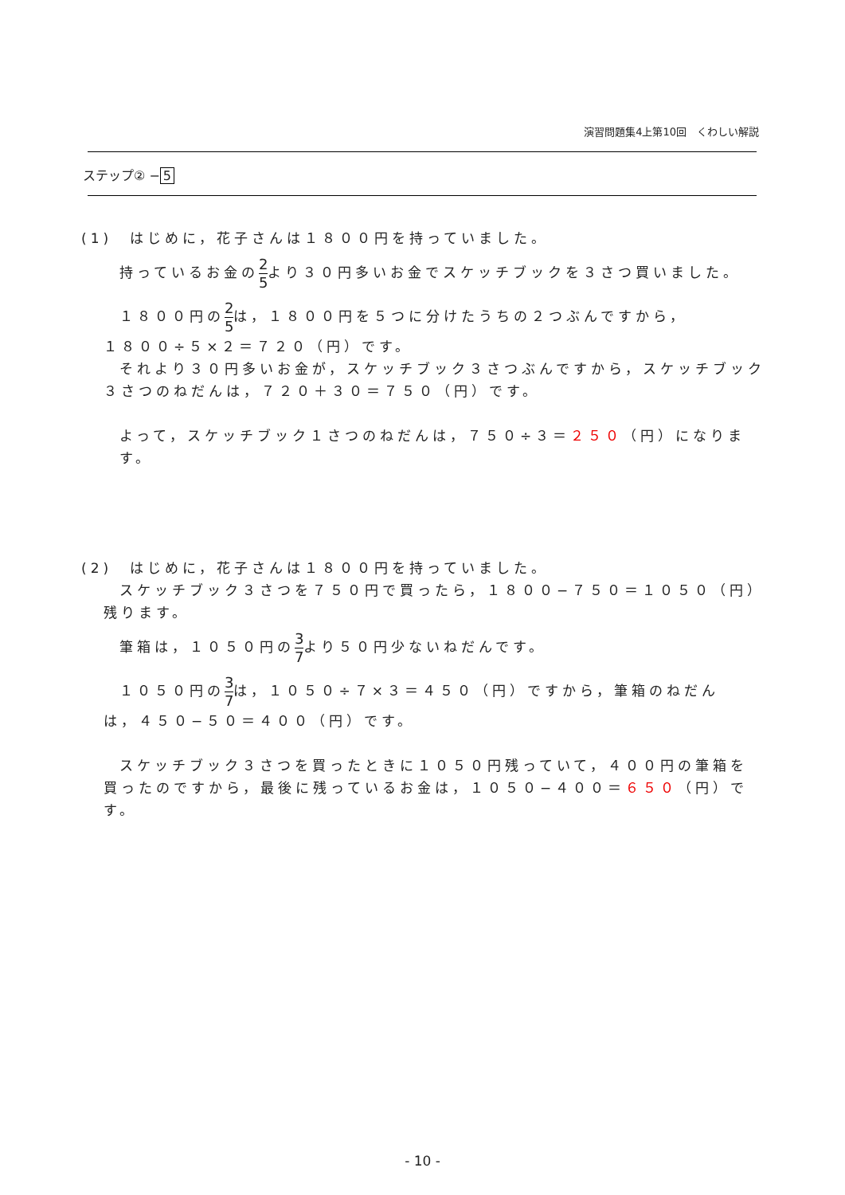演習問題集4上第10回　くわしい解説
ステップ② − 5
(1)　はじめに，花子さんは１８００円を持っていました。
持っているお金の2 5より３０円多いお金でスケッチブックを３さつ買いました。
１８００円の2 5は，１８００円を５つに分けたうちの２つぶんですから，
１８００÷５×２＝７２０（円）です。
それより３０円多いお金が，スケッチブック３さつぶんですから，スケッチブック
３さつのねだんは，７２０＋３０＝７５０（円）です。
よって，スケッチブック１さつのねだんは，７５０÷３＝２５０（円）になります。
(2)　はじめに，花子さんは１８００円を持っていました。
スケッチブック３さつを７５０円で買ったら，１８００−７５０＝１０５０（円）
残ります。
筆箱は，１０５０円の3 7より５０円少ないねだんです。
１０５０円の3 7は，１０５０÷７×３＝４５０（円）ですから，筆箱のねだん
は，４５０−５０＝４００（円）です。
スケッチブック３さつを買ったときに１０５０円残っていて，４００円の筆箱を
買ったのですから，最後に残っているお金は，１０５０−４００＝６５０（円）です。
- 10 -